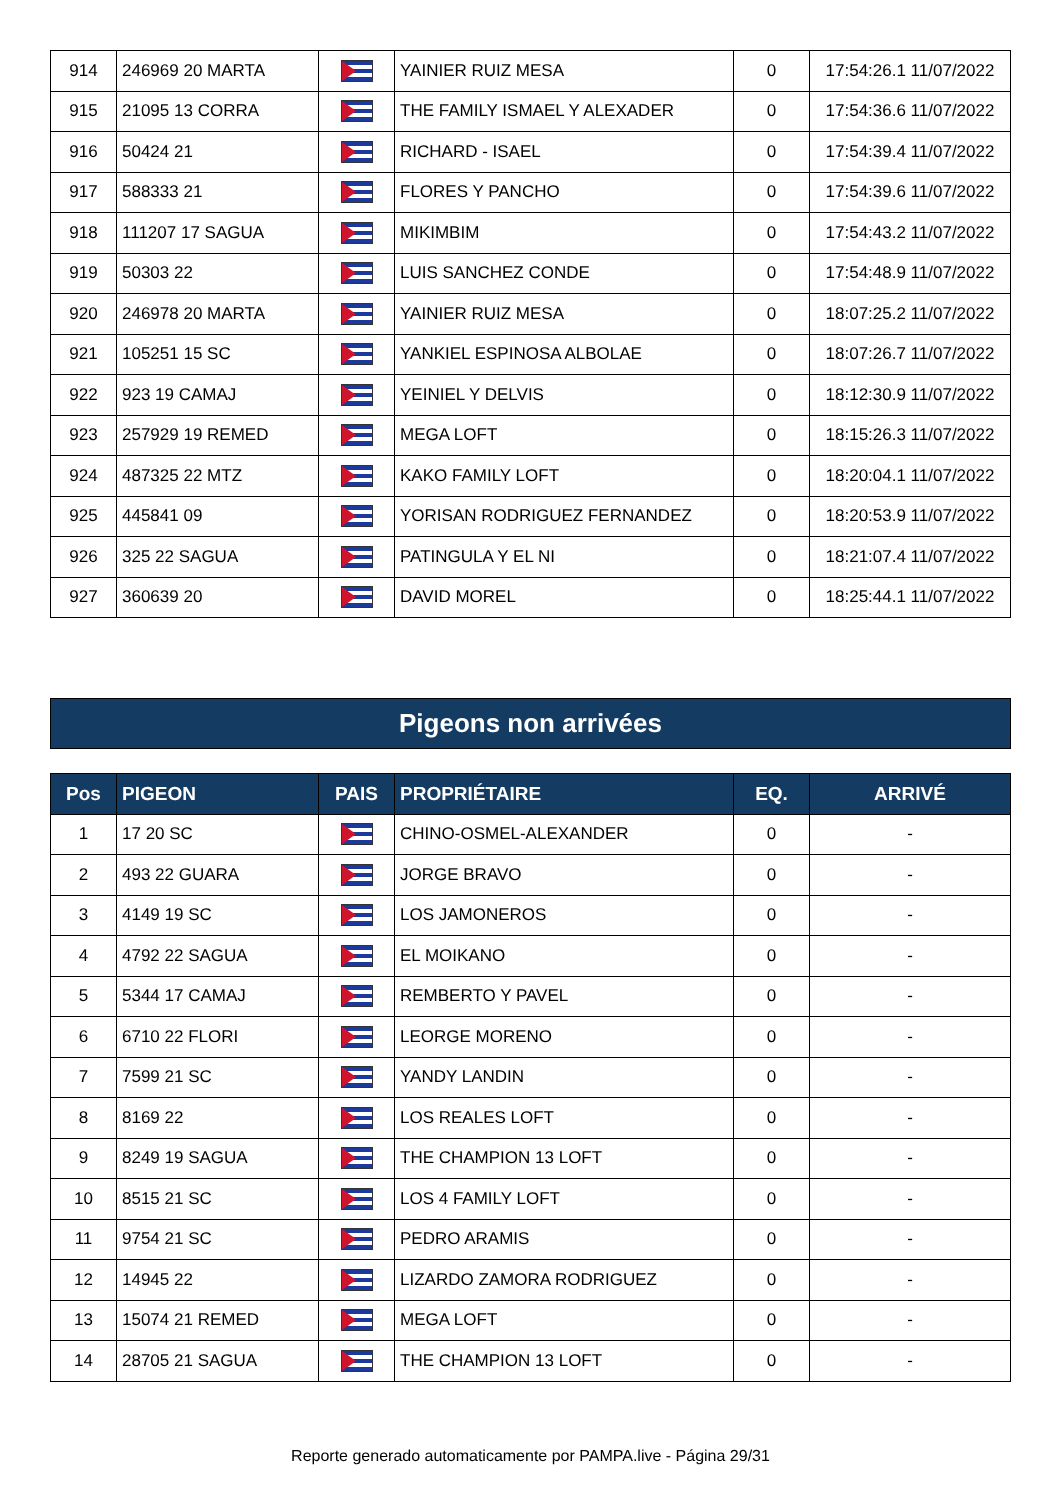| 914 | 246969 20 MARTA | | YAINIER RUIZ MESA | 0 | 17:54:26.1 11/07/2022 |
| 915 | 21095 13 CORRA | | THE FAMILY ISMAEL Y ALEXADER | 0 | 17:54:36.6 11/07/2022 |
| 916 | 50424 21 | | RICHARD - ISAEL | 0 | 17:54:39.4 11/07/2022 |
| 917 | 588333 21 | | FLORES Y PANCHO | 0 | 17:54:39.6 11/07/2022 |
| 918 | 111207 17 SAGUA | | MIKIMBIM | 0 | 17:54:43.2 11/07/2022 |
| 919 | 50303 22 | | LUIS SANCHEZ CONDE | 0 | 17:54:48.9 11/07/2022 |
| 920 | 246978 20 MARTA | | YAINIER RUIZ MESA | 0 | 18:07:25.2 11/07/2022 |
| 921 | 105251 15 SC | | YANKIEL ESPINOSA ALBOLAE | 0 | 18:07:26.7 11/07/2022 |
| 922 | 923 19 CAMAJ | | YEINIEL Y DELVIS | 0 | 18:12:30.9 11/07/2022 |
| 923 | 257929 19 REMED | | MEGA LOFT | 0 | 18:15:26.3 11/07/2022 |
| 924 | 487325 22 MTZ | | KAKO FAMILY LOFT | 0 | 18:20:04.1 11/07/2022 |
| 925 | 445841 09 | | YORISAN RODRIGUEZ FERNANDEZ | 0 | 18:20:53.9 11/07/2022 |
| 926 | 325 22 SAGUA | | PATINGULA Y EL NI | 0 | 18:21:07.4 11/07/2022 |
| 927 | 360639 20 | | DAVID MOREL | 0 | 18:25:44.1 11/07/2022 |
Pigeons non arrivées
| Pos | PIGEON | PAIS | PROPRIÉTAIRE | EQ. | ARRIVÉ |
| --- | --- | --- | --- | --- | --- |
| 1 | 17 20 SC | | CHINO-OSMEL-ALEXANDER | 0 | - |
| 2 | 493 22 GUARA | | JORGE BRAVO | 0 | - |
| 3 | 4149 19 SC | | LOS JAMONEROS | 0 | - |
| 4 | 4792 22 SAGUA | | EL MOIKANO | 0 | - |
| 5 | 5344 17 CAMAJ | | REMBERTO Y PAVEL | 0 | - |
| 6 | 6710 22 FLORI | | LEORGE MORENO | 0 | - |
| 7 | 7599 21 SC | | YANDY LANDIN | 0 | - |
| 8 | 8169 22 | | LOS REALES LOFT | 0 | - |
| 9 | 8249 19 SAGUA | | THE CHAMPION 13 LOFT | 0 | - |
| 10 | 8515 21 SC | | LOS 4 FAMILY LOFT | 0 | - |
| 11 | 9754 21 SC | | PEDRO ARAMIS | 0 | - |
| 12 | 14945 22 | | LIZARDO ZAMORA RODRIGUEZ | 0 | - |
| 13 | 15074 21 REMED | | MEGA LOFT | 0 | - |
| 14 | 28705 21 SAGUA | | THE CHAMPION 13 LOFT | 0 | - |
Reporte generado automaticamente por PAMPA.live - Página 29/31